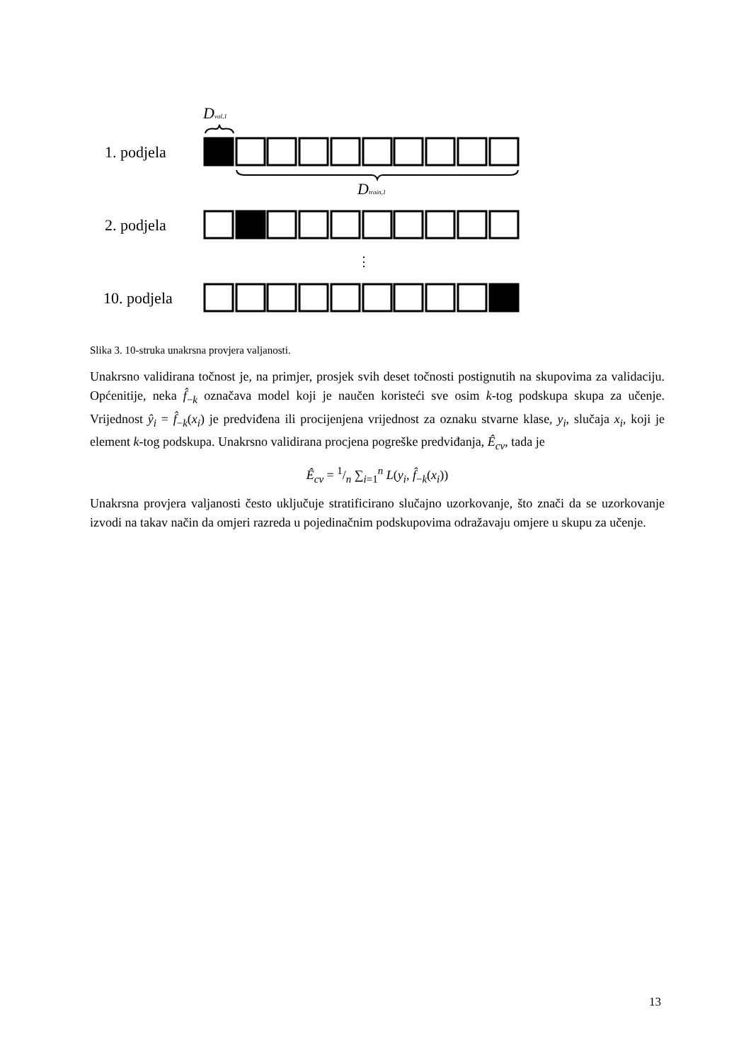1. podjela
2. podjela
10. podjela
Dval,1
Dtrain,1
⋮
Slika 3. 10-struka unakrsna provjera valjanosti.
Unakrsno validirana točnost je, na primjer, prosjek svih deset točnosti postignutih na skupovima za validaciju. Općenitije, neka f̂<sub>−k</sub> označava model koji je naučen koristeći sve osim k-tog podskupa skupa za učenje. Vrijednost ŷ<sub>i</sub> = f̂<sub>−k</sub>(x<sub>i</sub>) je predviđena ili procijenjena vrijednost za oznaku stvarne klase, y<sub>i</sub>, slučaja x<sub>i</sub>, koji je element k-tog podskupa. Unakrsno validirana procjena pogreške predviđanja, Ê<sub>cv</sub>, tada je
Ê<sub>cv</sub> = 1/n ∑<sub>i=1</sub><sup>n</sup> L(y<sub>i</sub>, f̂<sub>−k</sub>(x<sub>i</sub>))
Unakrsna provjera valjanosti često uključuje stratificirano slučajno uzorkovanje, što znači da se uzorkovanje izvodi na takav način da omjeri razreda u pojedinačnim podskupovima odražavaju omjere u skupu za učenje.
13